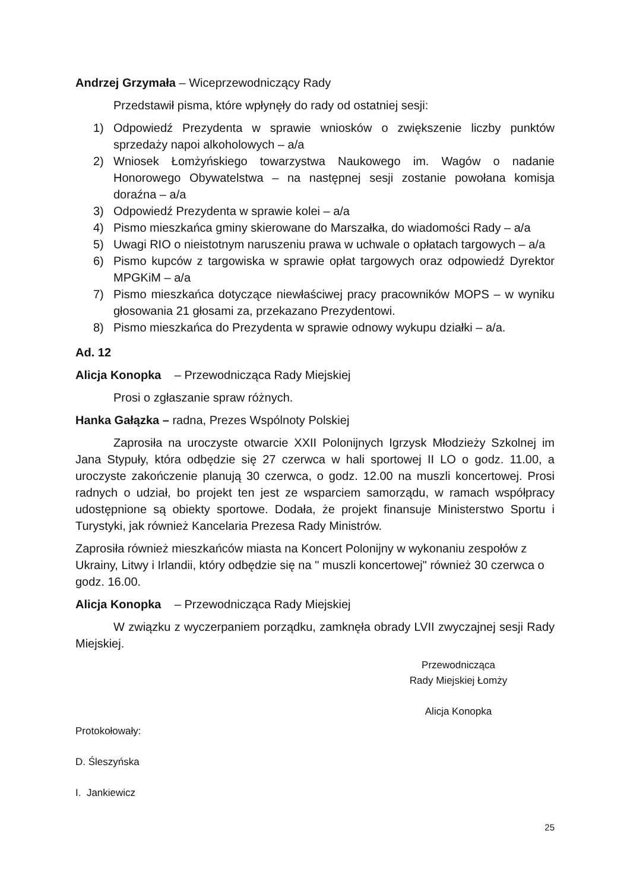Andrzej Grzymała – Wiceprzewodniczący Rady
Przedstawił pisma, które wpłynęły do rady od ostatniej sesji:
1) Odpowiedź Prezydenta w sprawie wniosków o zwiększenie liczby punktów sprzedaży napoi alkoholowych – a/a
2) Wniosek Łomżyńskiego towarzystwa Naukowego im. Wagów o nadanie Honorowego Obywatelstwa – na następnej sesji zostanie powołana komisja doraźna – a/a
3) Odpowiedź Prezydenta w sprawie kolei – a/a
4) Pismo mieszkańca gminy skierowane do Marszałka, do wiadomości Rady – a/a
5) Uwagi RIO o nieistotnym naruszeniu prawa w uchwale o opłatach targowych – a/a
6) Pismo kupców z targowiska w sprawie opłat targowych oraz odpowiedź Dyrektor MPGKiM – a/a
7) Pismo mieszkańca dotyczące niewłaściwej pracy pracowników MOPS – w wyniku głosowania 21 głosami za, przekazano Prezydentowi.
8) Pismo mieszkańca do Prezydenta w sprawie odnowy wykupu działki – a/a.
Ad. 12
Alicja Konopka – Przewodnicząca Rady Miejskiej
Prosi o zgłaszanie spraw różnych.
Hanka Gałązka – radna, Prezes Wspólnoty Polskiej
Zaprosiła na uroczyste otwarcie XXII Polonijnych Igrzysk Młodzieży Szkolnej im Jana Stypuły, która odbędzie się 27 czerwca w hali sportowej II LO o godz. 11.00, a uroczyste zakończenie planują 30 czerwca, o godz. 12.00 na muszli koncertowej. Prosi radnych o udział, bo projekt ten jest ze wsparciem samorządu, w ramach współpracy udostępnione są obiekty sportowe. Dodała, że projekt finansuje Ministerstwo Sportu i Turystyki, jak również Kancelaria Prezesa Rady Ministrów.
Zaprosiła również mieszkańców miasta na Koncert Polonijny w wykonaniu zespołów z Ukrainy, Litwy i Irlandii, który odbędzie się na " muszli koncertowej" również 30 czerwca o godz. 16.00.
Alicja Konopka – Przewodnicząca Rady Miejskiej
W związku z wyczerpaniem porządku, zamknęła obrady LVII zwyczajnej sesji Rady Miejskiej.
Przewodnicząca
Rady Miejskiej Łomży
Alicja Konopka
Protokołowały:
D. Śleszyńska
I. Jankiewicz
25